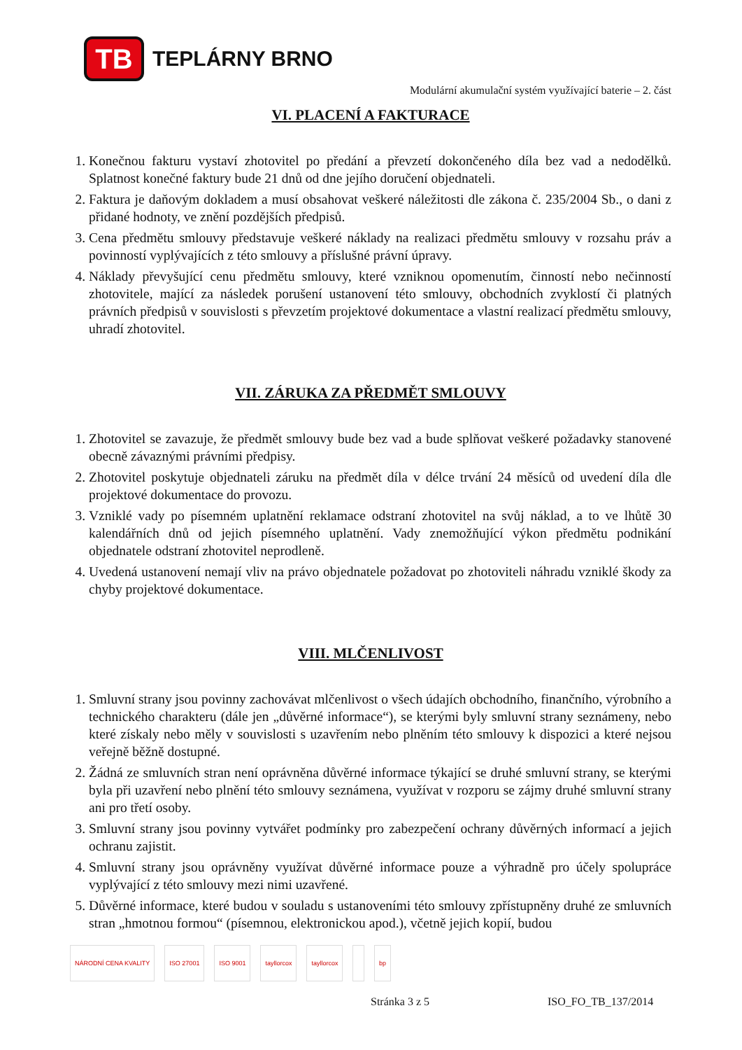TB
TEPLÁRNY BRNO
Modulární akumulační systém využívající baterie – 2. část
VI. PLACENÍ A FAKTURACE
1. Konečnou fakturu vystaví zhotovitel po předání a převzetí dokončeného díla bez vad a nedodělků. Splatnost konečné faktury bude 21 dnů od dne jejího doručení objednateli.
2. Faktura je daňovým dokladem a musí obsahovat veškeré náležitosti dle zákona č. 235/2004 Sb., o dani z přidané hodnoty, ve znění pozdějších předpisů.
3. Cena předmětu smlouvy představuje veškeré náklady na realizaci předmětu smlouvy v rozsahu práv a povinností vyplývajících z této smlouvy a příslušné právní úpravy.
4. Náklady převyšující cenu předmětu smlouvy, které vzniknou opomenutím, činností nebo nečinností zhotovitele, mající za následek porušení ustanovení této smlouvy, obchodních zvyklostí či platných právních předpisů v souvislosti s převzetím projektové dokumentace a vlastní realizací předmětu smlouvy, uhradí zhotovitel.
VII. ZÁRUKA ZA PŘEDMĚT SMLOUVY
1. Zhotovitel se zavazuje, že předmět smlouvy bude bez vad a bude splňovat veškeré požadavky stanovené obecně závaznými právními předpisy.
2. Zhotovitel poskytuje objednateli záruku na předmět díla v délce trvání 24 měsíců od uvedení díla dle projektové dokumentace do provozu.
3. Vzniklé vady po písemném uplatnění reklamace odstraní zhotovitel na svůj náklad, a to ve lhůtě 30 kalendářních dnů od jejich písemného uplatnění. Vady znemožňující výkon předmětu podnikání objednatele odstraní zhotovitel neprodleně.
4. Uvedená ustanovení nemají vliv na právo objednatele požadovat po zhotoviteli náhradu vzniklé škody za chyby projektové dokumentace.
VIII. MLČENLIVOST
1. Smluvní strany jsou povinny zachovávat mlčenlivost o všech údajích obchodního, finančního, výrobního a technického charakteru (dále jen „důvěrné informace“), se kterými byly smluvní strany seznámeny, nebo které získaly nebo měly v souvislosti s uzavřením nebo plněním této smlouvy k dispozici a které nejsou veřejně běžně dostupné.
2. Žádná ze smluvních stran není oprávněna důvěrné informace týkající se druhé smluvní strany, se kterými byla při uzavření nebo plnění této smlouvy seznámena, využívat v rozporu se zájmy druhé smluvní strany ani pro třetí osoby.
3. Smluvní strany jsou povinny vytvářet podmínky pro zabezpečení ochrany důvěrných informací a jejich ochranu zajistit.
4. Smluvní strany jsou oprávněny využívat důvěrné informace pouze a výhradně pro účely spolupráce vyplývající z této smlouvy mezi nimi uzavřené.
5. Důvěrné informace, které budou v souladu s ustanoveními této smlouvy zpřístupněny druhé ze smluvních stran „hmotnou formou“ (písemnou, elektronickou apod.), včetně jejich kopií, budou
NÁRODNÍ CENA KVALITY ISO 27001 ISO 9001 tayllorcox tayllorcox bp
Stránka 3 z 5 ISO_FO_TB_137/2014